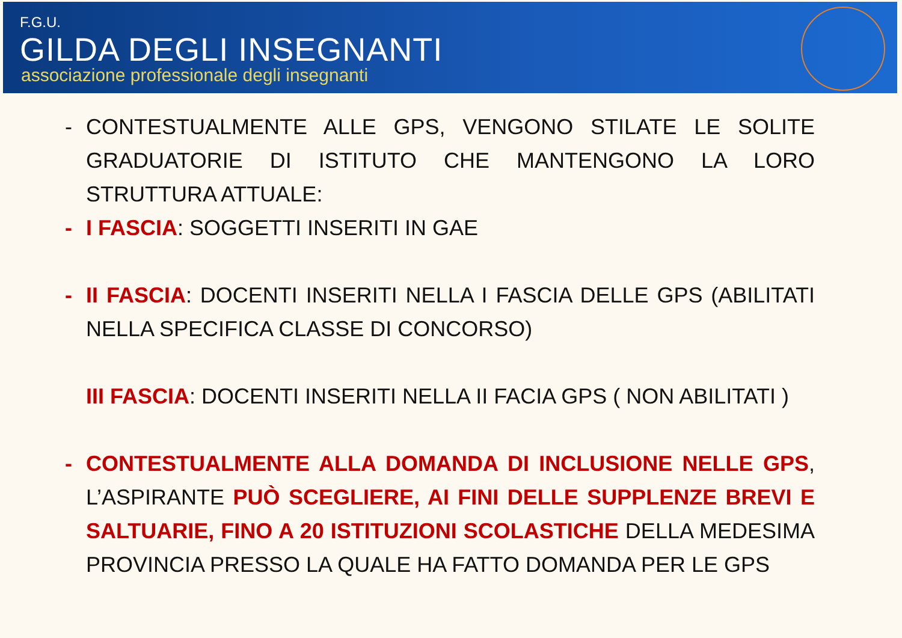F.G.U.
GILDA DEGLI INSEGNANTI
associazione professionale degli insegnanti
- CONTESTUALMENTE ALLE GPS, VENGONO STILATE LE SOLITE GRADUATORIE DI ISTITUTO CHE MANTENGONO LA LORO STRUTTURA ATTUALE:
- I FASCIA: SOGGETTI INSERITI IN GAE
- II FASCIA: DOCENTI INSERITI NELLA I FASCIA DELLE GPS (ABILITATI NELLA SPECIFICA CLASSE DI CONCORSO)
III FASCIA: DOCENTI INSERITI NELLA II FACIA GPS ( NON ABILITATI )
- CONTESTUALMENTE ALLA DOMANDA DI INCLUSIONE NELLE GPS, L’ASPIRANTE PUÒ SCEGLIERE, AI FINI DELLE SUPPLENZE BREVI E SALTUARIE, FINO A 20 ISTITUZIONI SCOLASTICHE DELLA MEDESIMA PROVINCIA PRESSO LA QUALE HA FATTO DOMANDA PER LE GPS